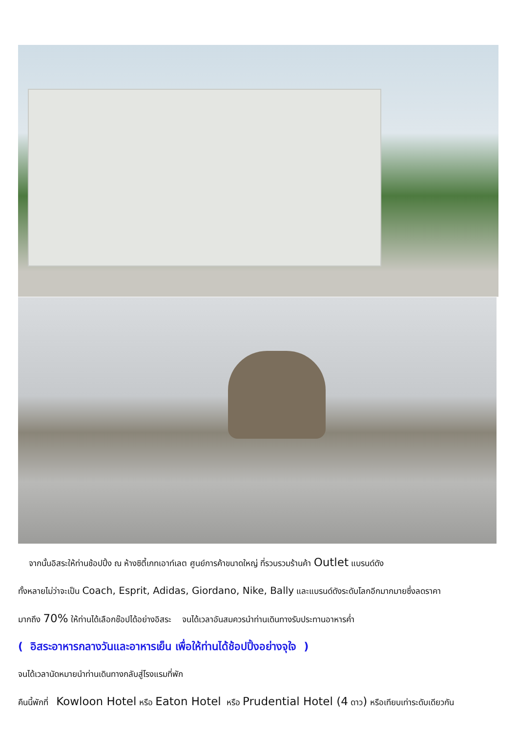จากนั้นอิสระให้ท่านช้อปปิ้ง ณ ห้างซิตี้เกทเอาท์เลต ศูนย์การค้าขนาดใหญ่ ที่รวบรวมร้านค้า Outlet แบรนด์ดัง
ทั้งหลายไม่ว่าจะเป็น Coach, Esprit, Adidas, Giordano, Nike, Bally และแบรนด์ดังระดับโลกอีกมากมายซึ่งลดราคา
มากถึง 70% ให้ท่านได้เลือกช๊อปได้อย่างอิสระ จนได้เวลาอันสมควรนำท่านเดินทางรับประทานอาหารค่ำ
( อิสระอาหารกลางวันและอาหารเย็น เพื่อให้ท่านได้ช้อปปิ้งอย่างจุใจ )
จนได้เวลานัดหมายนำท่านเดินทางกลับสู่โรงแรมที่พัก
คืนนี้พักที่ Kowloon Hotel หรือ Eaton Hotel หรือ Prudential Hotel (4 ดาว) หรือเทียบเท่าระดับเดียวกัน